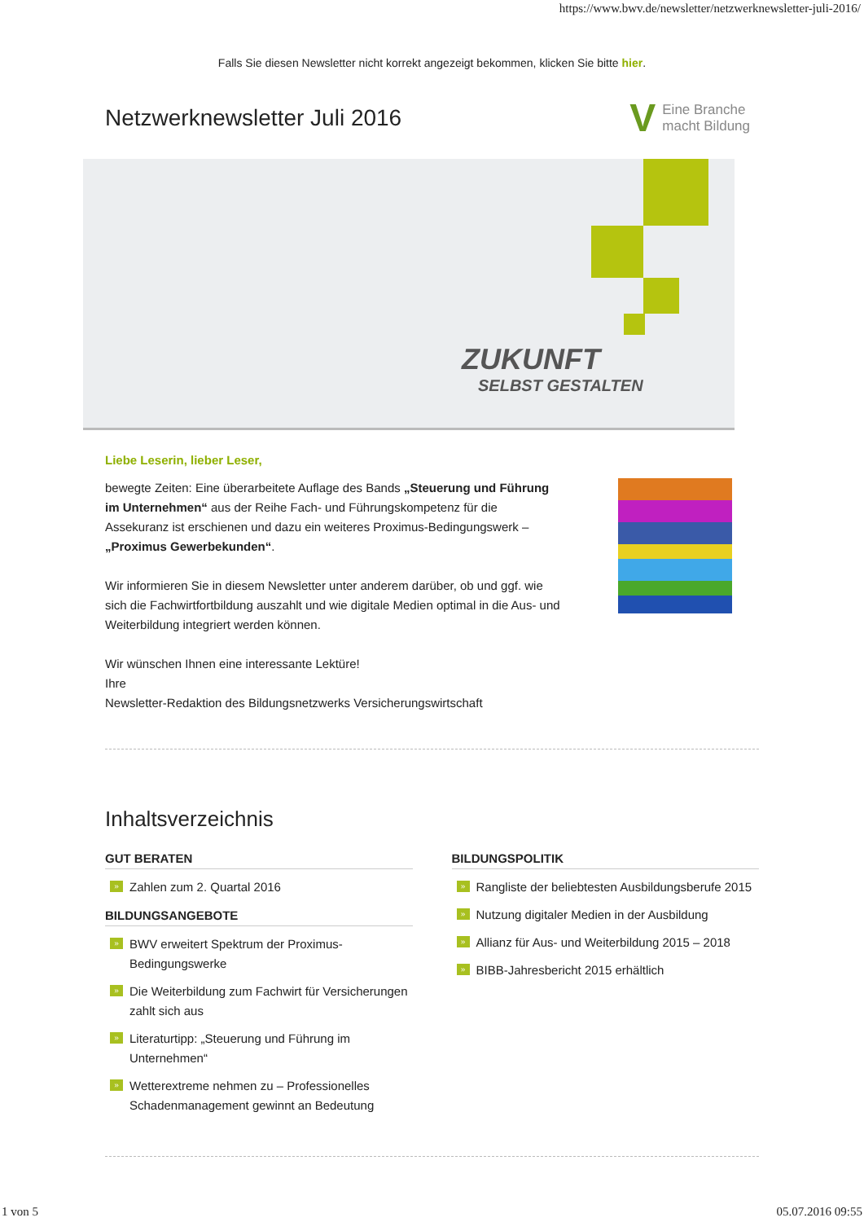https://www.bwv.de/newsletter/netzwerknewsletter-juli-2016/
Falls Sie diesen Newsletter nicht korrekt angezeigt bekommen, klicken Sie bitte hier.
Netzwerknewsletter Juli 2016
V Eine Branche
macht Bildung
ZUKUNFT
SELBST GESTALTEN
Liebe Leserin, lieber Leser,
bewegte Zeiten: Eine überarbeitete Auflage des Bands „Steuerung und Führung im Unternehmen“ aus der Reihe Fach- und Führungskompetenz für die Assekuranz ist erschienen und dazu ein weiteres Proximus-Bedingungswerk – „Proximus Gewerbekunden“.
Wir informieren Sie in diesem Newsletter unter anderem darüber, ob und ggf. wie sich die Fachwirtfortbildung auszahlt und wie digitale Medien optimal in die Aus- und Weiterbildung integriert werden können.
Wir wünschen Ihnen eine interessante Lektüre!
Ihre
Newsletter-Redaktion des Bildungsnetzwerks Versicherungswirtschaft
Inhaltsverzeichnis
GUT BERATEN
» Zahlen zum 2. Quartal 2016
BILDUNGSANGEBOTE
» BWV erweitert Spektrum der Proximus-Bedingungswerke
» Die Weiterbildung zum Fachwirt für Versicherungen zahlt sich aus
» Literaturtipp: „Steuerung und Führung im Unternehmen“
» Wetterextreme nehmen zu – Professionelles Schadenmanagement gewinnt an Bedeutung
BILDUNGSPOLITIK
» Rangliste der beliebtesten Ausbildungsberufe 2015
» Nutzung digitaler Medien in der Ausbildung
» Allianz für Aus- und Weiterbildung 2015 – 2018
» BIBB-Jahresbericht 2015 erhältlich
1 von 5 05.07.2016 09:55